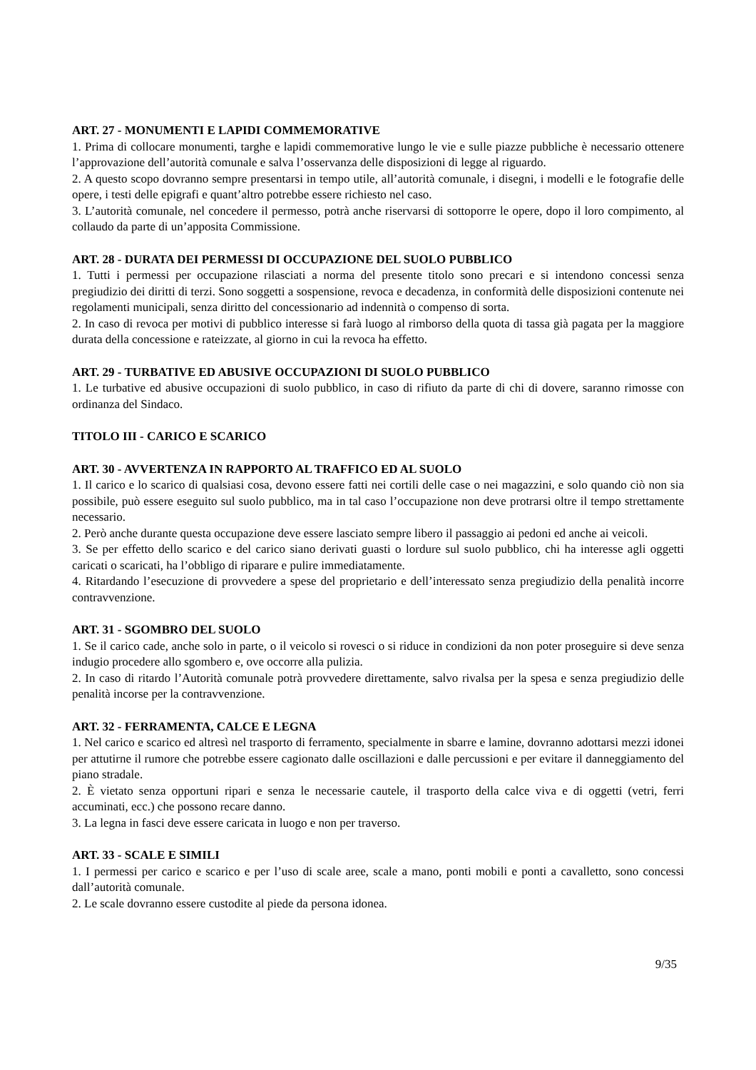ART. 27 - MONUMENTI E LAPIDI COMMEMORATIVE
1. Prima di collocare monumenti, targhe e lapidi commemorative lungo le vie e sulle piazze pubbliche è necessario ottenere l’approvazione dell’autorità comunale e salva l’osservanza delle disposizioni di legge al riguardo.
2. A questo scopo dovranno sempre presentarsi in tempo utile, all’autorità comunale, i disegni, i modelli e le fotografie delle opere, i testi delle epigrafi e quant’altro potrebbe essere richiesto nel caso.
3. L’autorità comunale, nel concedere il permesso, potrà anche riservarsi di sottoporre le opere, dopo il loro compimento, al collaudo da parte di un’apposita Commissione.
ART. 28 - DURATA DEI PERMESSI DI OCCUPAZIONE DEL SUOLO PUBBLICO
1. Tutti i permessi per occupazione rilasciati a norma del presente titolo sono precari e si intendono concessi senza pregiudizio dei diritti di terzi. Sono soggetti a sospensione, revoca e decadenza, in conformità delle disposizioni contenute nei regolamenti municipali, senza diritto del concessionario ad indennità o compenso di sorta.
2. In caso di revoca per motivi di pubblico interesse si farà luogo al rimborso della quota di tassa già pagata per la maggiore durata della concessione e rateizzate, al giorno in cui la revoca ha effetto.
ART. 29 - TURBATIVE ED ABUSIVE OCCUPAZIONI DI SUOLO PUBBLICO
1. Le turbative ed abusive occupazioni di suolo pubblico, in caso di rifiuto da parte di chi di dovere, saranno rimosse con ordinanza del Sindaco.
TITOLO III - CARICO E SCARICO
ART. 30 - AVVERTENZA IN RAPPORTO AL TRAFFICO ED AL SUOLO
1. Il carico e lo scarico di qualsiasi cosa, devono essere fatti nei cortili delle case o nei magazzini, e solo quando ciò non sia possibile, può essere eseguito sul suolo pubblico, ma in tal caso l’occupazione non deve protrarsi oltre il tempo strettamente necessario.
2. Però anche durante questa occupazione deve essere lasciato sempre libero il passaggio ai pedoni ed anche ai veicoli.
3. Se per effetto dello scarico e del carico siano derivati guasti o lordure sul suolo pubblico, chi ha interesse agli oggetti caricati o scaricati, ha l’obbligo di riparare e pulire immediatamente.
4. Ritardando l’esecuzione di provvedere a spese del proprietario e dell’interessato senza pregiudizio della penalità incorre contravvenzione.
ART. 31 - SGOMBRO DEL SUOLO
1. Se il carico cade, anche solo in parte, o il veicolo si rovesci o si riduce in condizioni da non poter proseguire si deve senza indugio procedere allo sgombero e, ove occorre alla pulizia.
2. In caso di ritardo l’Autorità comunale potrà provvedere direttamente, salvo rivalsa per la spesa e senza pregiudizio delle penalità incorse per la contravvenzione.
ART. 32 - FERRAMENTA, CALCE E LEGNA
1. Nel carico e scarico ed altresì nel trasporto di ferramento, specialmente in sbarre e lamine, dovranno adottarsi mezzi idonei per attutirne il rumore che potrebbe essere cagionato dalle oscillazioni e dalle percussioni e per evitare il danneggiamento del piano stradale.
2. È vietato senza opportuni ripari e senza le necessarie cautele, il trasporto della calce viva e di oggetti (vetri, ferri accuminati, ecc.) che possono recare danno.
3. La legna in fasci deve essere caricata in luogo e non per traverso.
ART. 33 - SCALE E SIMILI
1. I permessi per carico e scarico e per l’uso di scale aree, scale a mano, ponti mobili e ponti a cavalletto, sono concessi dall’autorità comunale.
2. Le scale dovranno essere custodite al piede da persona idonea.
9/35